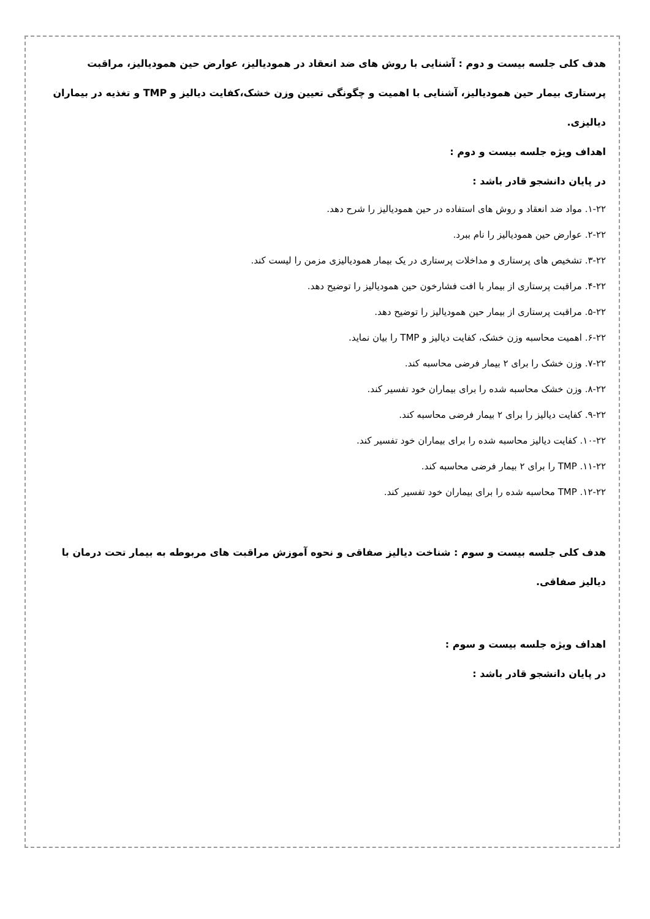هدف کلی جلسه بیست و دوم : آشنایی با روش های ضد انعقاد در همودیالیز، عوارض حین همودیالیز، مراقبت پرستاری بیمار حین همودیالیز، آشنایی با اهمیت و چگونگی تعیین وزن خشک،کفایت دیالیز و TMP و تغذیه در بیماران دیالیزی.
اهداف ویژه جلسه بیست و دوم :
در پایان دانشجو قادر باشد :
۱-۲۲. مواد ضد انعقاد و روش های استفاده در حین همودیالیز را شرح دهد.
۲-۲۲. عوارض حین همودیالیز را نام ببرد.
۳-۲۲. تشخیص های پرستاری و مداخلات پرستاری در یک بیمار همودیالیزی مزمن را لیست کند.
۴-۲۲. مراقبت پرستاری از بیمار با افت فشارخون حین همودیالیز را توضیح دهد.
۵-۲۲. مراقبت پرستاری از بیمار حین همودیالیز را توضیح دهد.
۶-۲۲. اهمیت محاسبه وزن خشک، کفایت دیالیز و TMP را بیان نماید.
۷-۲۲. وزن خشک را برای ۲ بیمار فرضی محاسبه کند.
۸-۲۲. وزن خشک محاسبه شده را برای بیماران خود تفسیر کند.
۹-۲۲. کفایت دیالیز را برای ۲ بیمار فرضی محاسبه کند.
۱۰-۲۲. کفایت دیالیز محاسبه شده را برای بیماران خود تفسیر کند.
۱۱-۲۲. TMP را برای ۲ بیمار فرضی محاسبه کند.
۱۲-۲۲. TMP محاسبه شده را برای بیماران خود تفسیر کند.
هدف کلی جلسه بیست و سوم : شناخت دیالیز صفاقی و نحوه آموزش مراقبت های مربوطه به بیمار تحت درمان با دیالیز صفاقی.
اهداف ویژه جلسه بیست و سوم :
در پایان دانشجو قادر باشد :